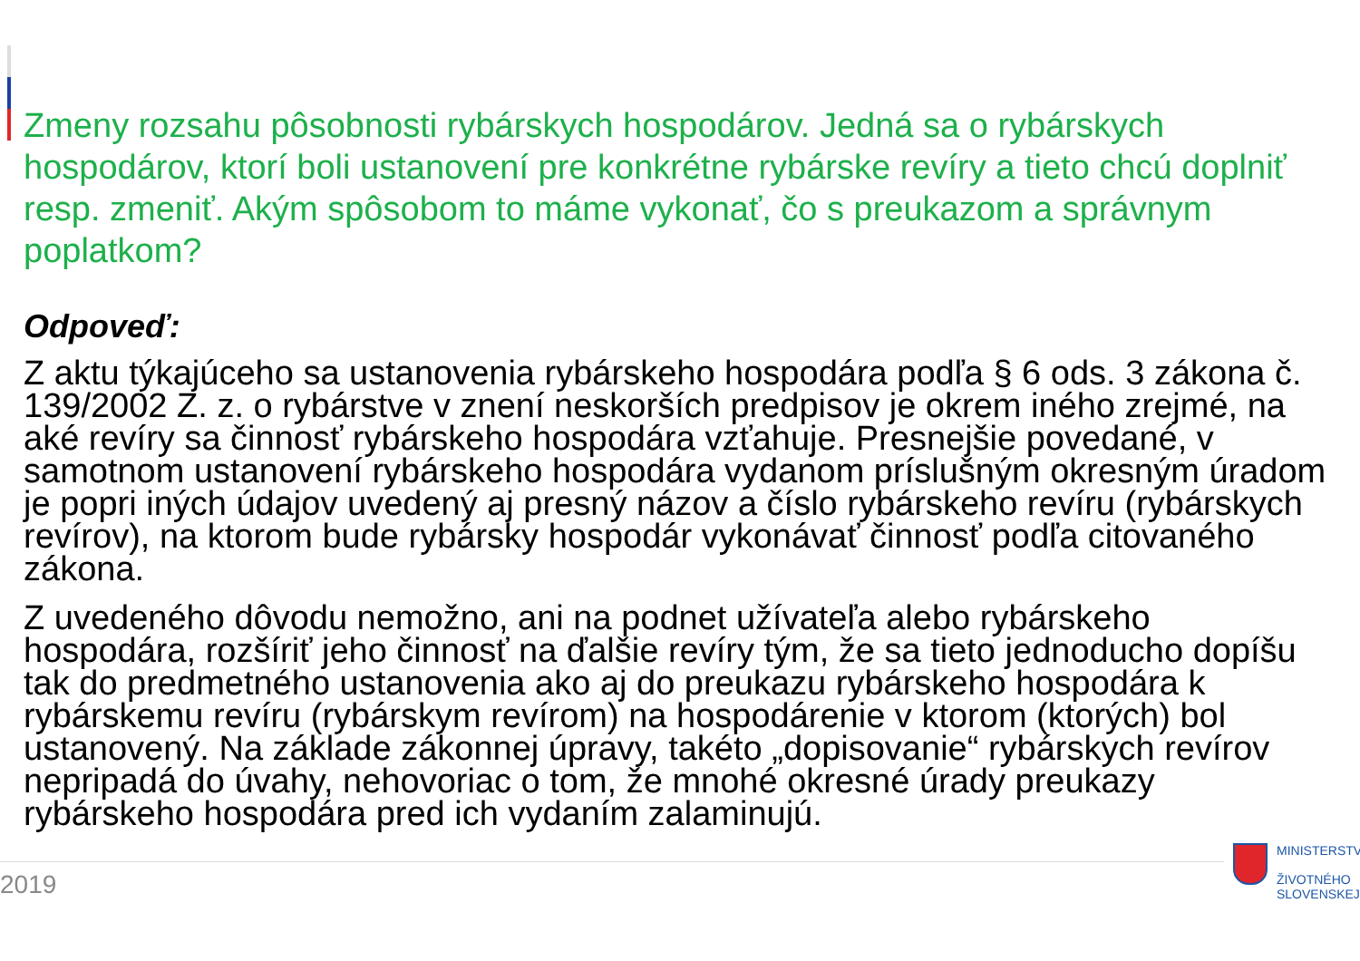Zmeny rozsahu pôsobnosti rybárskych hospodárov. Jedná sa o rybárskych hospodárov, ktorí boli ustanovení pre konkrétne rybárske revíry a tieto chcú doplniť resp. zmeniť. Akým spôsobom to máme vykonať, čo s preukazom a správnym poplatkom?
Odpoveď:
Z aktu týkajúceho sa ustanovenia rybárskeho hospodára podľa § 6 ods. 3 zákona č. 139/2002 Z. z. o rybárstve v znení neskorších predpisov je okrem iného zrejmé, na aké revíry sa činnosť rybárskeho hospodára vzťahuje. Presnejšie povedané, v samotnom ustanovení rybárskeho hospodára vydanom príslušným okresným úradom je popri iných údajov uvedený aj presný názov a číslo rybárskeho revíru (rybárskych revírov), na ktorom bude rybársky hospodár vykonávať činnosť podľa citovaného zákona.
Z uvedeného dôvodu nemožno, ani na podnet užívateľa alebo rybárskeho hospodára, rozšíriť jeho činnosť na ďalšie revíry tým, že sa tieto jednoducho dopíšu tak do predmetného ustanovenia ako aj do preukazu rybárskeho hospodára k rybárskemu revíru (rybárskym revírom) na hospodárenie v ktorom (ktorých) bol ustanovený. Na základe zákonnej úpravy, takéto „dopisovanie“ rybárskych revírov nepripadá do úvahy, nehovoriac o tom, že mnohé okresné úrady preukazy rybárskeho hospodára pred ich vydaním zalaminujú.
2019
MINISTERSTV
ŽIVOTNÉHO
SLOVENSKEJ